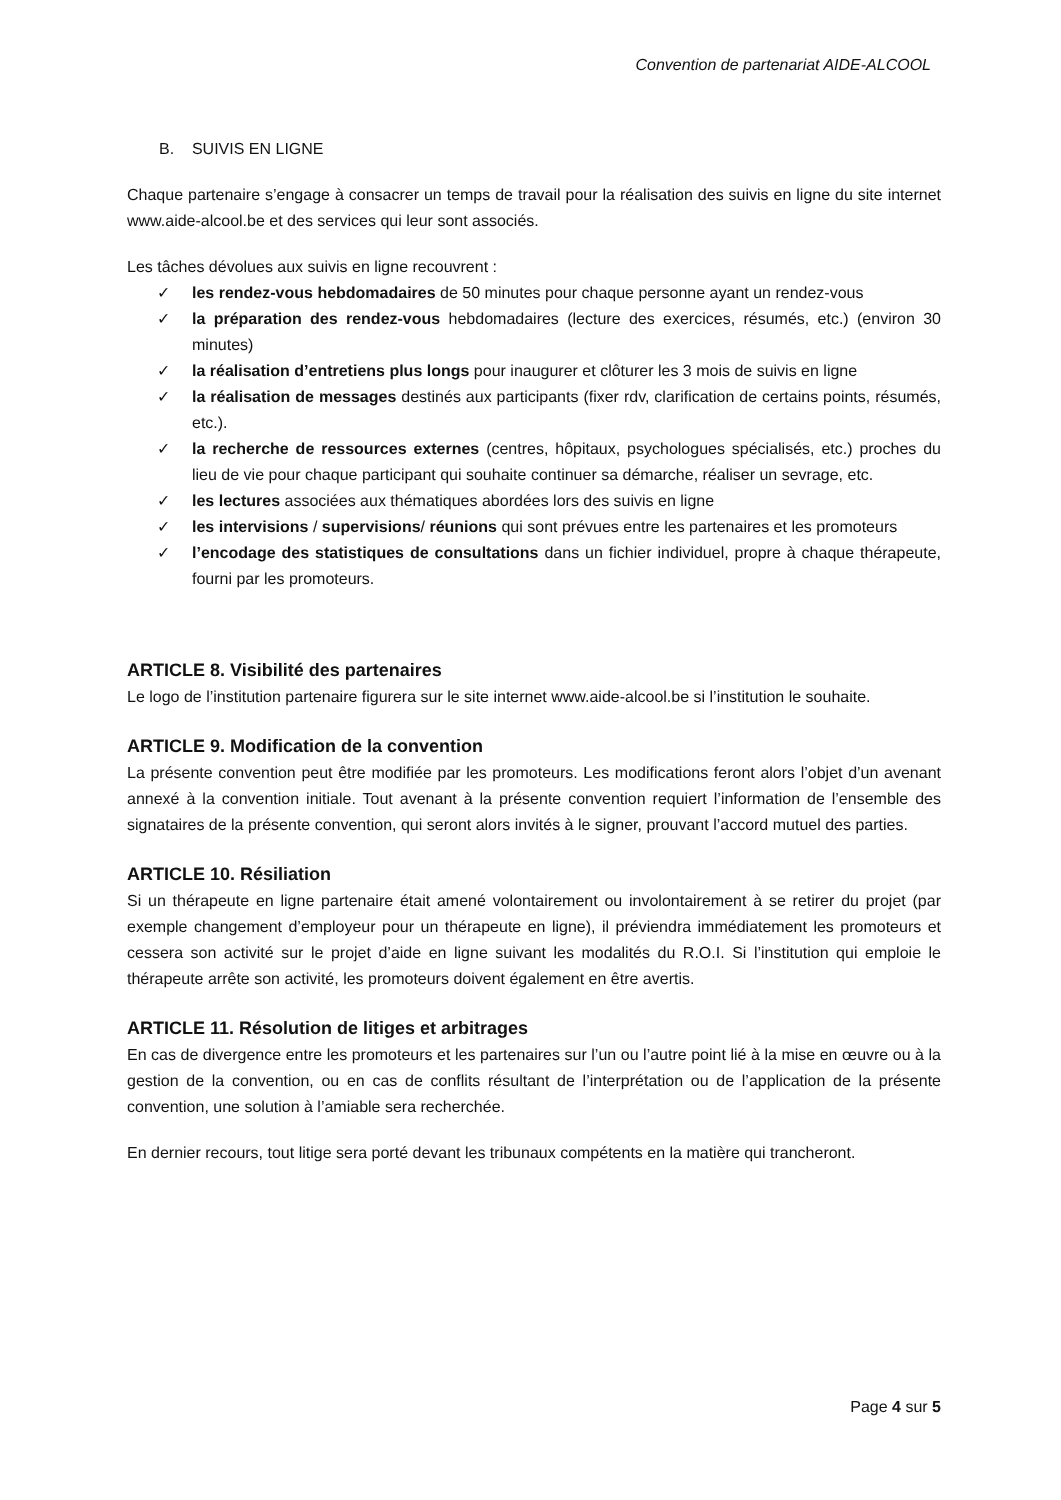Convention de partenariat AIDE-ALCOOL
B. SUIVIS EN LIGNE
Chaque partenaire s’engage à consacrer un temps de travail pour la réalisation des suivis en ligne du site internet www.aide-alcool.be et des services qui leur sont associés.
Les tâches dévolues aux suivis en ligne recouvrent :
✓ les rendez-vous hebdomadaires de 50 minutes pour chaque personne ayant un rendez-vous
✓ la préparation des rendez-vous hebdomadaires (lecture des exercices, résumés, etc.) (environ 30 minutes)
✓ la réalisation d’entretiens plus longs pour inaugurer et clôturer les 3 mois de suivis en ligne
✓ la réalisation de messages destinés aux participants (fixer rdv, clarification de certains points, résumés, etc.).
✓ la recherche de ressources externes (centres, hôpitaux, psychologues spécialisés, etc.) proches du lieu de vie pour chaque participant qui souhaite continuer sa démarche, réaliser un sevrage, etc.
✓ les lectures associées aux thématiques abordées lors des suivis en ligne
✓ les intervisions / supervisions/ réunions qui sont prévues entre les partenaires et les promoteurs
✓ l’encodage des statistiques de consultations dans un fichier individuel, propre à chaque thérapeute, fourni par les promoteurs.
ARTICLE 8. Visibilité des partenaires
Le logo de l’institution partenaire figurera sur le site internet www.aide-alcool.be si l’institution le souhaite.
ARTICLE 9. Modification de la convention
La présente convention peut être modifiée par les promoteurs. Les modifications feront alors l’objet d’un avenant annexé à la convention initiale. Tout avenant à la présente convention requiert l’information de l’ensemble des signataires de la présente convention, qui seront alors invités à le signer, prouvant l’accord mutuel des parties.
ARTICLE 10. Résiliation
Si un thérapeute en ligne partenaire était amené volontairement ou involontairement à se retirer du projet (par exemple changement d’employeur pour un thérapeute en ligne), il préviendra immédiatement les promoteurs et cessera son activité sur le projet d’aide en ligne suivant les modalités du R.O.I. Si l’institution qui emploie le thérapeute arrête son activité, les promoteurs doivent également en être avertis.
ARTICLE 11. Résolution de litiges et arbitrages
En cas de divergence entre les promoteurs et les partenaires sur l’un ou l’autre point lié à la mise en œuvre ou à la gestion de la convention, ou en cas de conflits résultant de l’interprétation ou de l’application de la présente convention, une solution à l’amiable sera recherchée.
En dernier recours, tout litige sera porté devant les tribunaux compétents en la matière qui trancheront.
Page 4 sur 5